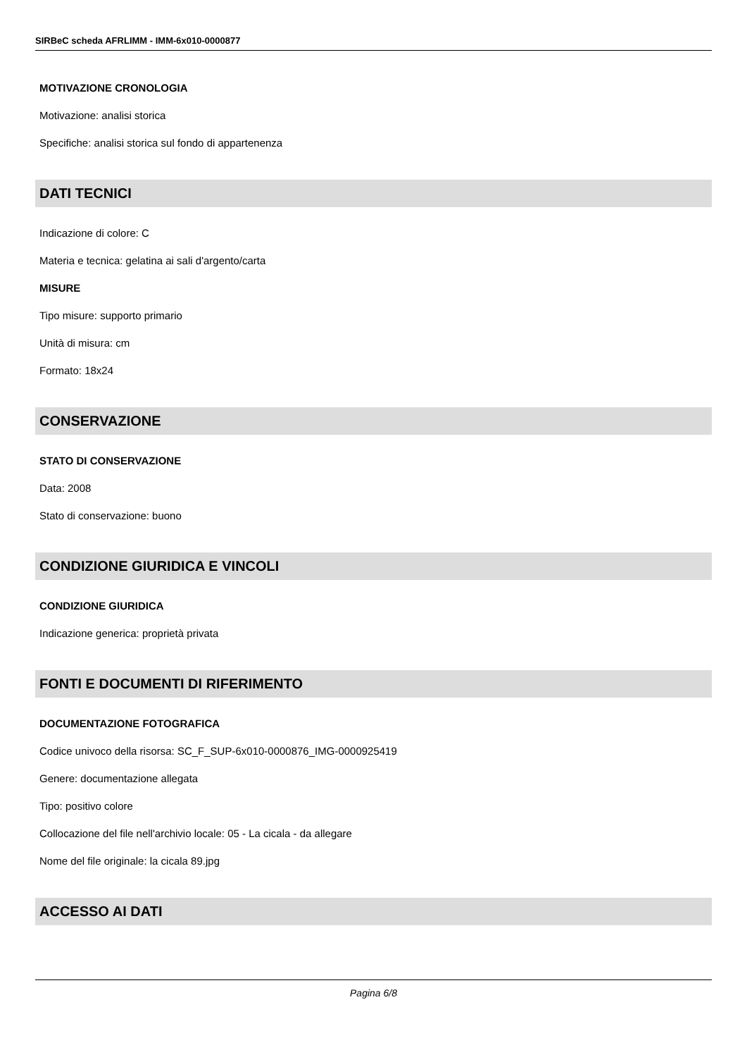SIRBeC scheda AFRLIMM - IMM-6x010-0000877
MOTIVAZIONE CRONOLOGIA
Motivazione: analisi storica
Specifiche: analisi storica sul fondo di appartenenza
DATI TECNICI
Indicazione di colore: C
Materia e tecnica: gelatina ai sali d'argento/carta
MISURE
Tipo misure: supporto primario
Unità di misura: cm
Formato: 18x24
CONSERVAZIONE
STATO DI CONSERVAZIONE
Data: 2008
Stato di conservazione: buono
CONDIZIONE GIURIDICA E VINCOLI
CONDIZIONE GIURIDICA
Indicazione generica: proprietà privata
FONTI E DOCUMENTI DI RIFERIMENTO
DOCUMENTAZIONE FOTOGRAFICA
Codice univoco della risorsa: SC_F_SUP-6x010-0000876_IMG-0000925419
Genere: documentazione allegata
Tipo: positivo colore
Collocazione del file nell'archivio locale: 05 - La cicala - da allegare
Nome del file originale: la cicala 89.jpg
ACCESSO AI DATI
Pagina 6/8